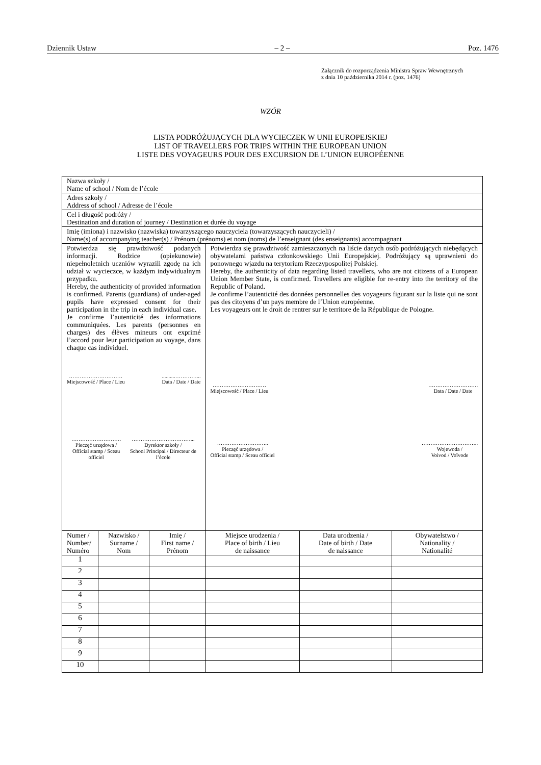Dziennik Ustaw – 2 – Poz. 1476
Załącznik do rozporządzenia Ministra Spraw Wewnętrznych
z dnia 10 października 2014 r. (poz. 1476)
WZÓR
LISTA PODRÓŻUJĄCYCH DLA WYCIECZEK W UNII EUROPEJSKIEJ
LIST OF TRAVELLERS FOR TRIPS WITHIN THE EUROPEAN UNION
LISTE DES VOYAGEURS POUR DES EXCURSION DE L’UNION EUROPÉENNE
| Nazwa szkoły / Name of school / Nom de l’école | | | | | |
| Adres szkoły / Address of school / Adresse de l’école | | | | | |
| Cel i długość podróży / Destination and duration of journey / Destination et durée du voyage | | | | | |
| Imię (imiona) i nazwisko (nazwiska) towarzyszącego nauczyciela (towarzyszących nauczycieli) / Name(s) of accompanying teacher(s) / Prénom (prénoms) et nom (noms) de l’enseignant (des enseignants) accompagnant | | | | | |
| Potwierdza się prawdziwość podanych informacji. Rodzice (opiekunowie) niepełnoletnich uczniów wyrazili zgodę na ich udział w wycieczce, w każdym indywidualnym przypadku. Hereby, the authenticity of provided information is confirmed. Parents (guardians) of under-aged pupils have expressed consent for their participation in the trip in each individual case. Je confirme l’autenticité des informations communiquées. Les parents (personnes en charges) des élèves mineurs ont exprimé l’accord pour leur participation au voyage, dans chaque cas individuel. ………………………… Miejscowość / Place / Lieu ..........…………... Data / Date / Date ………………………. Pieczęć urzędowa / Official stamp / Sceau officiel ……………………………... Dyrektor szkoły / School Principal / Directeur de l’école | | | Potwierdza się prawdziwość zamieszczonych na liście danych osób podróżujących niebędących obywatelami państwa członkowskiego Unii Europejskiej. Podróżujący są uprawnieni do ponownego wjazdu na terytorium Rzeczypospolitej Polskiej. Hereby, the authenticity of data regarding listed travellers, who are not citizens of a European Union Member State, is confirmed. Travellers are eligible for re-entry into the territory of the Republic of Poland. Je confirme l’autenticité des données personnelles des voyageurs figurant sur la liste qui ne sont pas des citoyens d’un pays membre de l’Union européenne. Les voyageurs ont le droit de rentrer sur le territore de la République de Pologne. ………………………… Miejscowość / Place / Lieu ………………………. Data / Date / Date ……………………….. Pieczęć urzędowa / Official stamp / Sceau officiel ………………………….. Wojewoda / Voivod / Voïvode | | |
| Numer / Number/ Numéro | Nazwisko / Surname / Nom | Imię / First name / Prénom | Miejsce urodzenia / Place of birth / Lieu de naissance | Data urodzenia / Date of birth / Date de naissance | Obywatelstwo / Nationality / Nationalité |
| 1 | | | | | |
| 2 | | | | | |
| 3 | | | | | |
| 4 | | | | | |
| 5 | | | | | |
| 6 | | | | | |
| 7 | | | | | |
| 8 | | | | | |
| 9 | | | | | |
| 10 | | | | | |